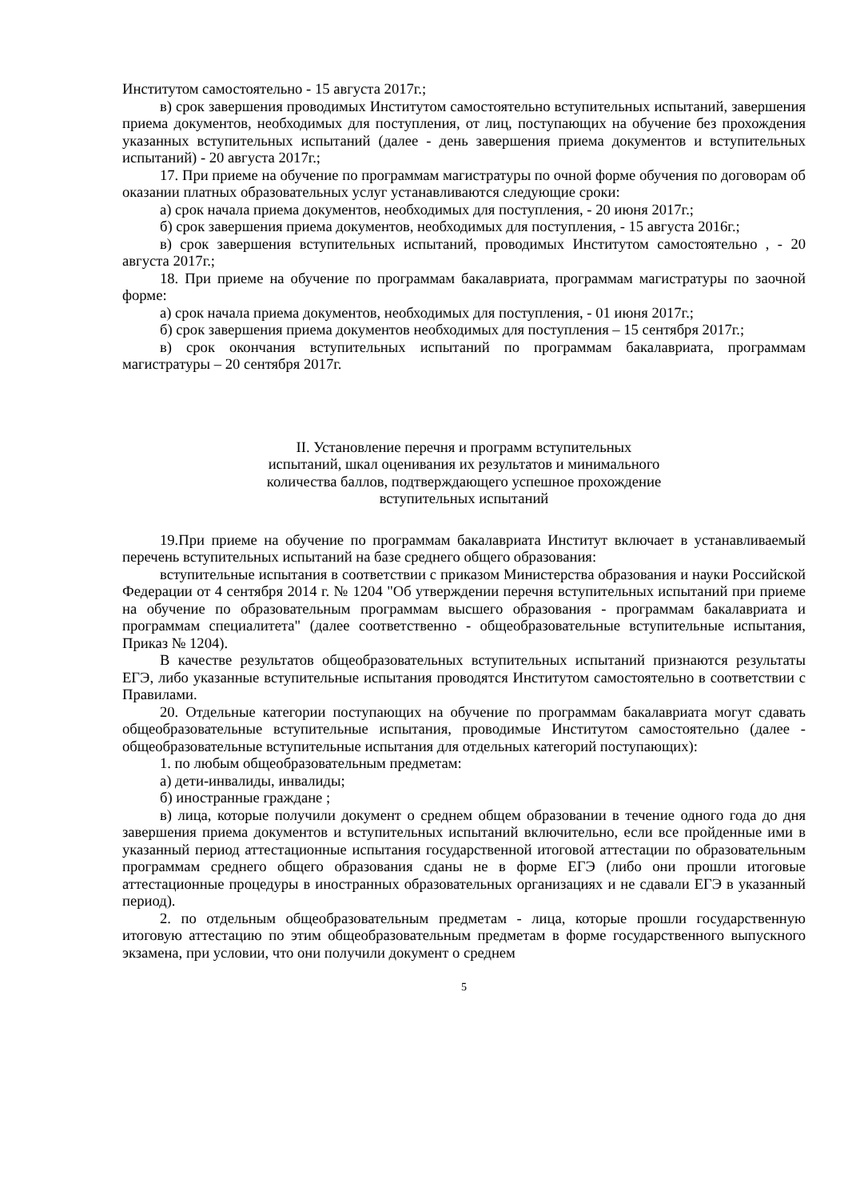Институтом самостоятельно - 15 августа 2017г.;
в) срок завершения проводимых Институтом самостоятельно вступительных испытаний, завершения приема документов, необходимых для поступления, от лиц, поступающих на обучение без прохождения указанных вступительных испытаний (далее - день завершения приема документов и вступительных испытаний) - 20 августа 2017г.;
17. При приеме на обучение по программам магистратуры по очной форме обучения по договорам об оказании платных образовательных услуг устанавливаются следующие сроки:
а) срок начала приема документов, необходимых для поступления, - 20 июня 2017г.;
б) срок завершения приема документов, необходимых для поступления, - 15 августа 2016г.;
в) срок завершения вступительных испытаний, проводимых Институтом самостоятельно , - 20 августа 2017г.;
18. При приеме на обучение по программам бакалавриата, программам магистратуры по заочной форме:
а) срок начала приема документов, необходимых для поступления, - 01 июня 2017г.;
б) срок завершения приема документов необходимых для поступления – 15 сентября 2017г.;
в) срок окончания вступительных испытаний по программам бакалавриата, программам магистратуры – 20 сентября 2017г.
II. Установление перечня и программ вступительных
испытаний, шкал оценивания их результатов и минимального
количества баллов, подтверждающего успешное прохождение
вступительных испытаний
19.При приеме на обучение по программам бакалавриата Институт включает в устанавливаемый перечень вступительных испытаний на базе среднего общего образования:
вступительные испытания в соответствии с приказом Министерства образования и науки Российской Федерации от 4 сентября 2014 г. № 1204 "Об утверждении перечня вступительных испытаний при приеме на обучение по образовательным программам высшего образования - программам бакалавриата и программам специалитета" (далее соответственно - общеобразовательные вступительные испытания, Приказ № 1204).
В качестве результатов общеобразовательных вступительных испытаний признаются результаты ЕГЭ, либо указанные вступительные испытания проводятся Институтом самостоятельно в соответствии с Правилами.
20. Отдельные категории поступающих на обучение по программам бакалавриата могут сдавать общеобразовательные вступительные испытания, проводимые Институтом самостоятельно (далее - общеобразовательные вступительные испытания для отдельных категорий поступающих):
1. по любым общеобразовательным предметам:
а) дети-инвалиды, инвалиды;
б) иностранные граждане ;
в) лица, которые получили документ о среднем общем образовании в течение одного года до дня завершения приема документов и вступительных испытаний включительно, если все пройденные ими в указанный период аттестационные испытания государственной итоговой аттестации по образовательным программам среднего общего образования сданы не в форме ЕГЭ (либо они прошли итоговые аттестационные процедуры в иностранных образовательных организациях и не сдавали ЕГЭ в указанный период).
2. по отдельным общеобразовательным предметам - лица, которые прошли государственную итоговую аттестацию по этим общеобразовательным предметам в форме государственного выпускного экзамена, при условии, что они получили документ о среднем
5